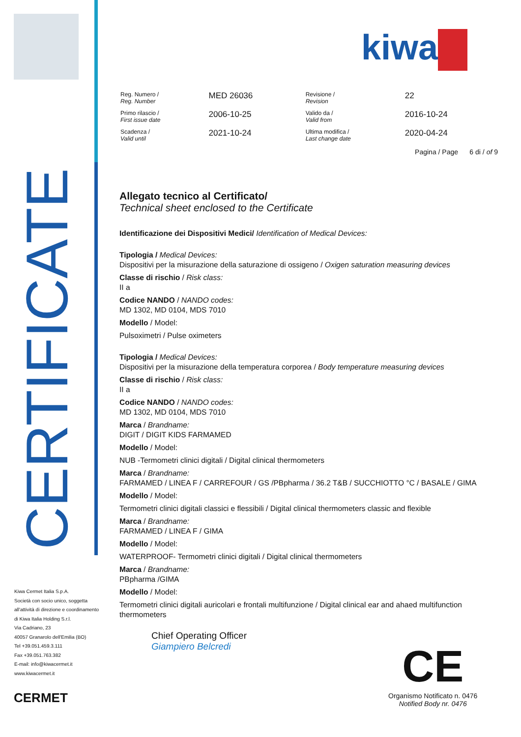CERTIFICATE
Kiwa Cermet Italia S.p.A.
Società con socio unico, soggetta
all'attività di direzione e coordinamento
di Kiwa Italia Holding S.r.l.
Via Cadriano, 23
40057 Granarolo dell'Emilia (BO)
Tel +39.051.459.3.111
Fax +39.051.763.382
E-mail: info@kiwacermet.it
www.kiwacermet.it
CERMET
kiwa
| Reg. Numero / Reg. Number | MED 26036 | Revisione / Revision | 22 |
| Primo rilascio / First issue date | 2006-10-25 | Valido da / Valid from | 2016-10-24 |
| Scadenza / Valid until | 2021-10-24 | Ultima modifica / Last change date | 2020-04-24 |
Pagina / Page 6 di / of 9
Allegato tecnico al Certificato/
Technical sheet enclosed to the Certificate
Identificazione dei Dispositivi Medici/ Identification of Medical Devices:
Tipologia / Medical Devices:
Dispositivi per la misurazione della saturazione di ossigeno / Oxigen saturation measuring devices
Classe di rischio / Risk class:
II a
Codice NANDO / NANDO codes:
MD 1302, MD 0104, MDS 7010
Modello / Model:
Pulsoximetri / Pulse oximeters
Tipologia / Medical Devices:
Dispositivi per la misurazione della temperatura corporea / Body temperature measuring devices
Classe di rischio / Risk class:
II a
Codice NANDO / NANDO codes:
MD 1302, MD 0104, MDS 7010
Marca / Brandname:
DIGIT / DIGIT KIDS FARMAMED
Modello / Model:
NUB -Termometri clinici digitali / Digital clinical thermometers
Marca / Brandname:
FARMAMED / LINEA F / CARREFOUR / GS /PBpharma / 36.2 T&B / SUCCHIOTTO °C / BASALE / GIMA
Modello / Model:
Termometri clinici digitali classici e flessibili / Digital clinical thermometers classic and flexible
Marca / Brandname:
FARMAMED / LINEA F / GIMA
Modello / Model:
WATERPROOF- Termometri clinici digitali / Digital clinical thermometers
Marca / Brandname:
PBpharma /GIMA
Modello / Model:
Termometri clinici digitali auricolari e frontali multifunzione / Digital clinical ear and ahaed multifunction thermometers
Chief Operating Officer
Giampiero Belcredi
CE
Organismo Notificato n. 0476
Notified Body nr. 0476